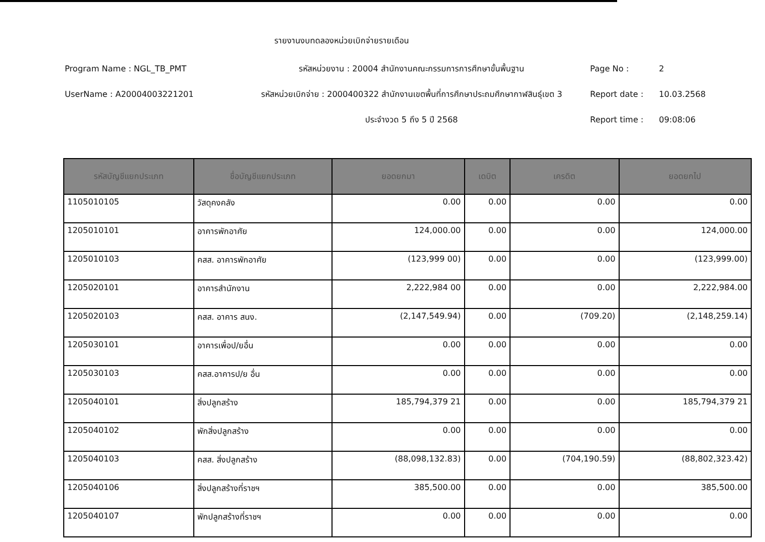รายงานงบทดลองหน่วยเบิกจ่ายรายเดือน
Program Name : NGL_TB_PMT
UserName : A20004003221201
รหัสหน่วยงาน : 20004 สำนักงานคณะกรรมการการศึกษาขั้นพื้นฐาน
รหัสหน่วยเบิกจ่าย : 2000400322 สำนักงานเขตพื้นที่การศึกษาประถมศึกษากาฬสินธุ์เขต 3
ประจำงวด 5 ถึง 5 ปี 2568
Page No : 2
Report date : 10.03.2568
Report time : 09:08:06
| รหัสบัญชีแยกประเภท | ชื่อบัญชีแยกประเภท | ยอดยกมา | เดบิต | เครดิต | ยอดยกไป |
| --- | --- | --- | --- | --- | --- |
| 1105010105 | วัสดุคงคลัง | 0.00 | 0.00 | 0.00 | 0.00 |
| 1205010101 | อาคารพักอาศัย | 124,000.00 | 0.00 | 0.00 | 124,000.00 |
| 1205010103 | คสส. อาคารพักอาศัย | (123,999 00) | 0.00 | 0.00 | (123,999.00) |
| 1205020101 | อาคารสำนักงาน | 2,222,984 00 | 0.00 | 0.00 | 2,222,984.00 |
| 1205020103 | คสส. อาคาร สนง. | (2,147,549.94) | 0.00 | (709.20) | (2,148,259.14) |
| 1205030101 | อาคารเพื่อป/ยอื่น | 0.00 | 0.00 | 0.00 | 0.00 |
| 1205030103 | คสส.อาคารป/ย อื่น | 0.00 | 0.00 | 0.00 | 0.00 |
| 1205040101 | สิ่งปลูกสร้าง | 185,794,379 21 | 0.00 | 0.00 | 185,794,379 21 |
| 1205040102 | พักสิ่งปลูกสร้าง | 0.00 | 0.00 | 0.00 | 0.00 |
| 1205040103 | คสส. สิ่งปลูกสร้าง | (88,098,132.83) | 0.00 | (704,190.59) | (88,802,323.42) |
| 1205040106 | สิ่งปลูกสร้างที่ราชฯ | 385,500.00 | 0.00 | 0.00 | 385,500.00 |
| 1205040107 | พักปลูกสร้างที่ราชฯ | 0.00 | 0.00 | 0.00 | 0.00 |